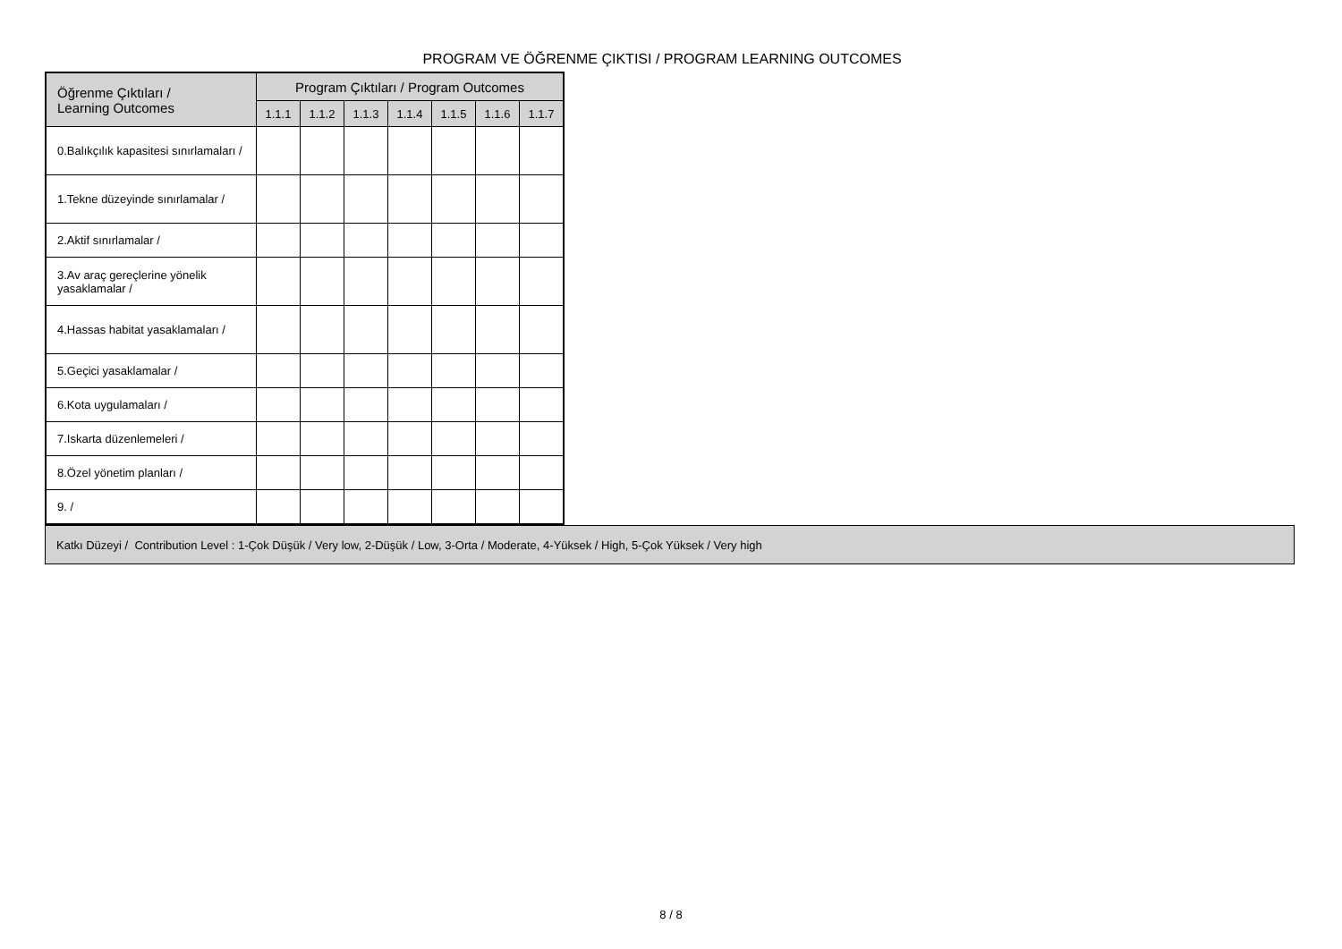PROGRAM VE ÖĞRENME ÇIKTISI / PROGRAM LEARNING OUTCOMES
| Öğrenme Çıktıları / Learning Outcomes | Program Çıktıları / Program Outcomes | | | | | | |
| --- | --- | --- | --- | --- | --- | --- | --- |
| | 1.1.1 | 1.1.2 | 1.1.3 | 1.1.4 | 1.1.5 | 1.1.6 | 1.1.7 |
| 0.Balıkçılık kapasitesi sınırlamaları / | | | | | | | |
| 1.Tekne düzeyinde sınırlamalar / | | | | | | | |
| 2.Aktif sınırlamalar / | | | | | | | |
| 3.Av araç gereçlerine yönelik yasaklamalar / | | | | | | | |
| 4.Hassas habitat yasaklamaları / | | | | | | | |
| 5.Geçici yasaklamalar / | | | | | | | |
| 6.Kota uygulamaları / | | | | | | | |
| 7.Iskarta düzenlemeleri / | | | | | | | |
| 8.Özel yönetim planları / | | | | | | | |
| 9. / | | | | | | | |
Katkı Düzeyi / Contribution Level : 1-Çok Düşük / Very low, 2-Düşük / Low, 3-Orta / Moderate, 4-Yüksek / High, 5-Çok Yüksek / Very high
8 / 8